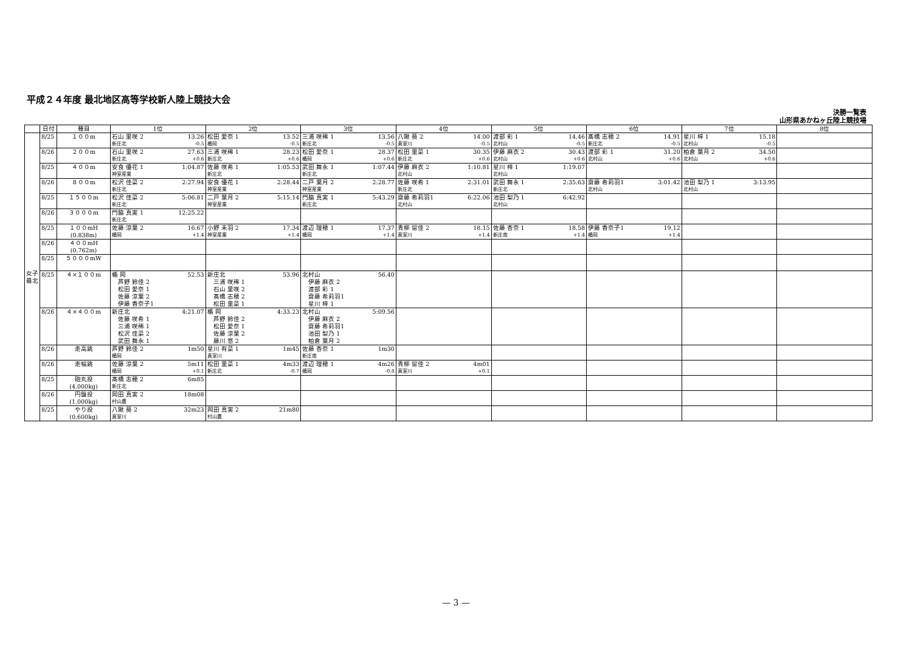平成２４年度 最北地区高等学校新人陸上競技大会
決勝一覧表
山形県あかねヶ丘陸上競技場
| | 日付 | 種目 | 1位 | 2位 | 3位 | 4位 | 5位 | 6位 | 7位 | 8位 |
| --- | --- | --- | --- | --- | --- | --- | --- | --- | --- | --- |
| 女子最北 | 8/25 | １００m | 石山 里咲 2 13.26 新庄北 -0.5 | 松田 愛奈 1 13.52 楯岡 -0.5 | 三浦 咲稀 1 13.56 新庄北 -0.5 | 八鍬 葵 2 14.00 真室川 -0.5 | 渡部 彩 1 14.46 北村山 -0.5 | 髙橋 志穂 2 14.91 新庄北 -0.5 | 星川 梓 1 15.18 北村山 -0.5 | |
| | 8/26 | ２００m | 石山 里咲 2 27.63 新庄北 +0.6 | 三浦 咲稀 1 28.23 新庄北 +0.6 | 松田 愛奈 1 28.37 楯岡 +0.6 | 松田 里菜 1 30.35 新庄北 +0.6 | 伊藤 麻衣 2 30.43 北村山 +0.6 | 渡部 彩 1 31.20 北村山 +0.6 | 柏倉 葉月 2 34.50 北村山 +0.6 | |
| | 8/25 | ４００m | 安食 優花 1 1:04.87 神室産業 | 佐藤 咲希 1 1:05.53 新庄北 | 武田 舞永 1 1:07.44 新庄北 | 伊藤 麻衣 2 1:10.81 北村山 | 星川 梓 1 1:19.07 北村山 | | | |
| | 8/26 | ８００m | 松沢 佳菜 2 2:27.94 新庄北 | 安食 優花 1 2:28.44 神室産業 | 二戸 葉月 2 2:28.77 神室産業 | 佐藤 咲希 1 2:31.01 新庄北 | 武田 舞永 1 2:35.63 新庄北 | 齋藤 希莉羽1 3:01.42 北村山 | 池田 梨乃 1 3:13.95 北村山 | |
| | 8/25 | １５００m | 松沢 佳菜 2 5:06.81 新庄北 | 二戸 葉月 2 5:15.14 神室産業 | 門脇 真実 1 5:43.29 新庄北 | 齋藤 希莉羽1 6:22.06 北村山 | 池田 梨乃 1 6:42.92 北村山 | | | |
| | 8/26 | ３０００m | 門脇 真実 1 12:25.22 新庄北 | | | | | | | |
| | 8/25 | １００mH (0.838m) | 佐藤 涼葉 2 16.67 楯岡 +1.4 | 小野 未羽 2 17.34 神室産業 +1.4 | 渡辺 理穂 1 17.37 楯岡 +1.4 | 青柳 留佳 2 18.15 真室川 +1.4 | 佐藤 杏奈 1 18.58 新庄南 +1.4 | 伊藤 香奈子1 19.12 楯岡 +1.4 | | |
| | 8/26 | ４００mH (0.762m) | | | | | | | | |
| | 8/25 | ５０００mW | | | | | | | | |
| | 8/25 | ４×１００m | 楯 岡 52.53 芦野 鈴佳 2 松田 愛奈 1 佐藤 涼葉 2 伊藤 香奈子1 | 新庄北 53.96 三浦 咲稀 1 石山 里咲 2 髙橋 志穂 2 松田 里菜 1 | 北村山 56.40 伊藤 麻衣 2 渡部 彩 1 齋藤 希莉羽1 星川 梓 1 | | | | | |
| | 8/26 | ４×４００m | 新庄北 4:21.07 佐藤 咲希 1 三浦 咲稀 1 松沢 佳菜 2 武田 舞永 1 | 楯 岡 4:33.23 芦野 鈴佳 2 松田 愛奈 1 佐藤 涼葉 2 藤川 悠 2 | 北村山 5:09.56 伊藤 麻衣 2 齋藤 希莉羽1 池田 梨乃 1 柏倉 葉月 2 | | | | | |
| | 8/26 | 走高跳 | 芦野 鈴佳 2 1m50 楯岡 | 星川 有菜 1 1m45 真室川 | 佐藤 杏奈 1 1m30 新庄南 | | | | | |
| | 8/26 | 走幅跳 | 佐藤 涼葉 2 5m11 楯岡 +0.1 | 松田 里菜 1 4m33 新庄北 -0.7 | 渡辺 理穂 1 4m26 楯岡 -0.8 | 青柳 留佳 2 4m01 真室川 +0.1 | | | | |
| | 8/25 | 砲丸投 (4.000kg) | 髙橋 志穂 2 6m85 新庄北 | | | | | | | |
| | 8/26 | 円盤投 (1.000kg) | 岡田 真実 2 18m08 村山農 | | | | | | | |
| | 8/25 | やり投 (0.600kg) | 八鍬 葵 2 32m23 真室川 | 岡田 真実 2 21m80 村山農 | | | | | | |
— 3 —